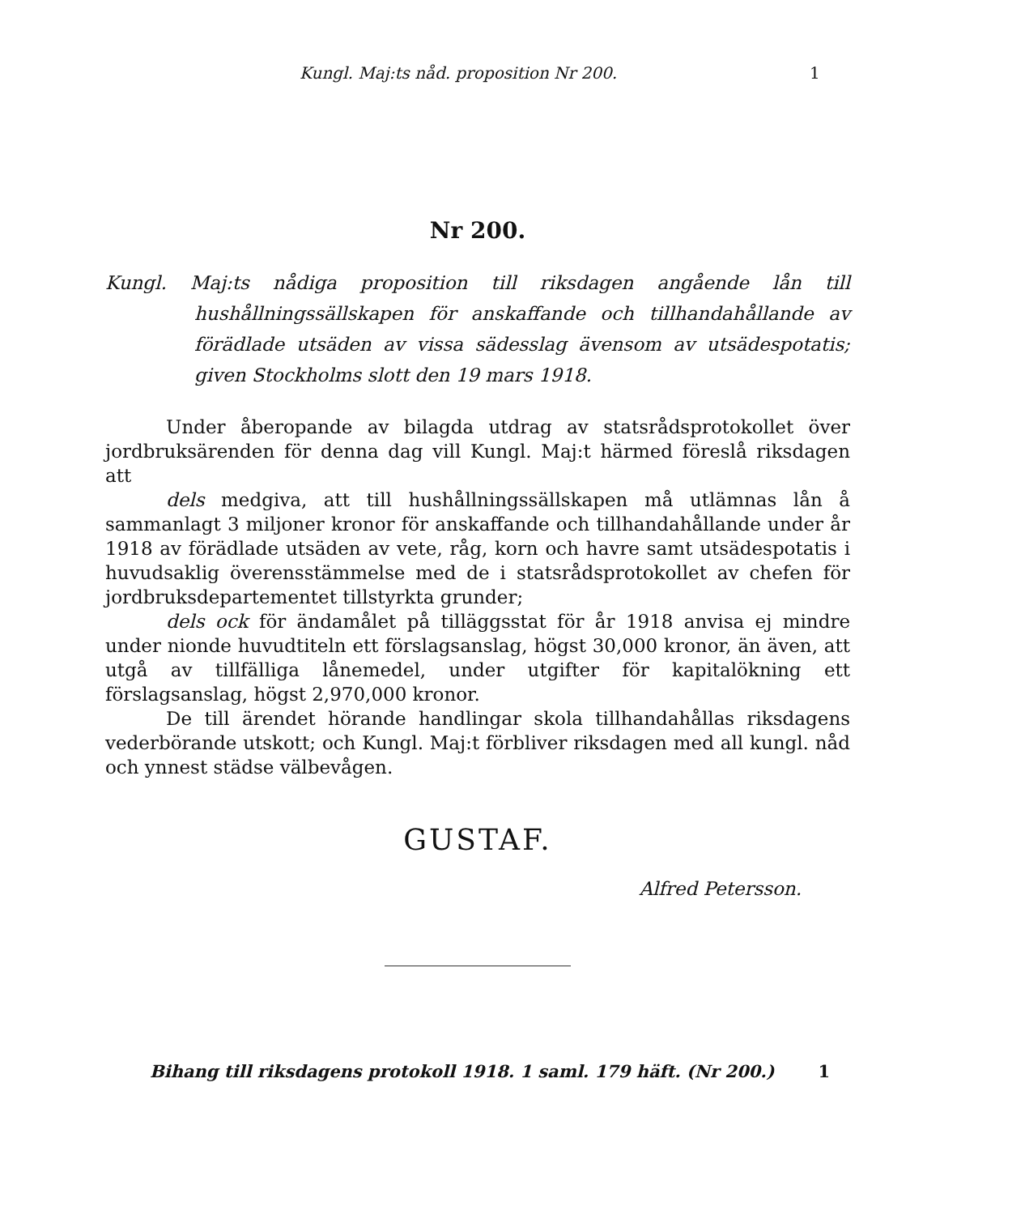Kungl. Maj:ts nåd. proposition Nr 200. 1
Nr 200.
Kungl. Maj:ts nådiga proposition till riksdagen angående lån till hushållningssällskapen för anskaffande och tillhandahållande av förädlade utsäden av vissa sädesslag ävensom av utsädespotatis; given Stockholms slott den 19 mars 1918.
Under åberopande av bilagda utdrag av statsrådsprotokollet över jordbruksärenden för denna dag vill Kungl. Maj:t härmed föreslå riksdagen att
dels medgiva, att till hushållningssällskapen må utlämnas lån å sammanlagt 3 miljoner kronor för anskaffande och tillhandahållande under år 1918 av förädlade utsäden av vete, råg, korn och havre samt utsädespotatis i huvudsaklig överensstämmelse med de i statsrådsprotokollet av chefen för jordbruksdepartementet tillstyrkta grunder;
dels ock för ändamålet på tilläggsstat för år 1918 anvisa ej mindre under nionde huvudtiteln ett förslagsanslag, högst 30,000 kronor, än även, att utgå av tillfälliga lånemedel, under utgifter för kapitalökning ett förslagsanslag, högst 2,970,000 kronor.
De till ärendet hörande handlingar skola tillhandahållas riksdagens vederbörande utskott; och Kungl. Maj:t förbliver riksdagen med all kungl. nåd och ynnest städse välbevågen.
GUSTAF.
Alfred Petersson.
Bihang till riksdagens protokoll 1918. 1 saml. 179 häft. (Nr 200.) 1